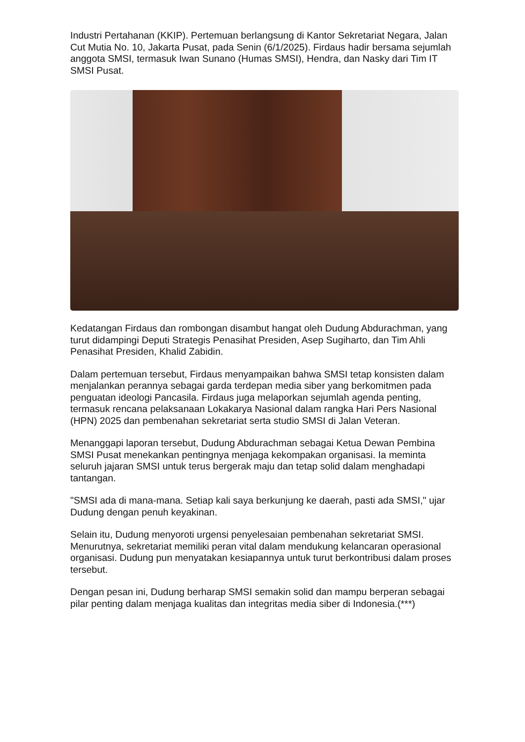Industri Pertahanan (KKIP). Pertemuan berlangsung di Kantor Sekretariat Negara, Jalan Cut Mutia No. 10, Jakarta Pusat, pada Senin (6/1/2025). Firdaus hadir bersama sejumlah anggota SMSI, termasuk Iwan Sunano (Humas SMSI), Hendra, dan Nasky dari Tim IT SMSI Pusat.
Kedatangan Firdaus dan rombongan disambut hangat oleh Dudung Abdurachman, yang turut didampingi Deputi Strategis Penasihat Presiden, Asep Sugiharto, dan Tim Ahli Penasihat Presiden, Khalid Zabidin.
Dalam pertemuan tersebut, Firdaus menyampaikan bahwa SMSI tetap konsisten dalam menjalankan perannya sebagai garda terdepan media siber yang berkomitmen pada penguatan ideologi Pancasila. Firdaus juga melaporkan sejumlah agenda penting, termasuk rencana pelaksanaan Lokakarya Nasional dalam rangka Hari Pers Nasional (HPN) 2025 dan pembenahan sekretariat serta studio SMSI di Jalan Veteran.
Menanggapi laporan tersebut, Dudung Abdurachman sebagai Ketua Dewan Pembina SMSI Pusat menekankan pentingnya menjaga kekompakan organisasi. Ia meminta seluruh jajaran SMSI untuk terus bergerak maju dan tetap solid dalam menghadapi tantangan.
"SMSI ada di mana-mana. Setiap kali saya berkunjung ke daerah, pasti ada SMSI," ujar Dudung dengan penuh keyakinan.
Selain itu, Dudung menyoroti urgensi penyelesaian pembenahan sekretariat SMSI. Menurutnya, sekretariat memiliki peran vital dalam mendukung kelancaran operasional organisasi. Dudung pun menyatakan kesiapannya untuk turut berkontribusi dalam proses tersebut.
Dengan pesan ini, Dudung berharap SMSI semakin solid dan mampu berperan sebagai pilar penting dalam menjaga kualitas dan integritas media siber di Indonesia.(***)